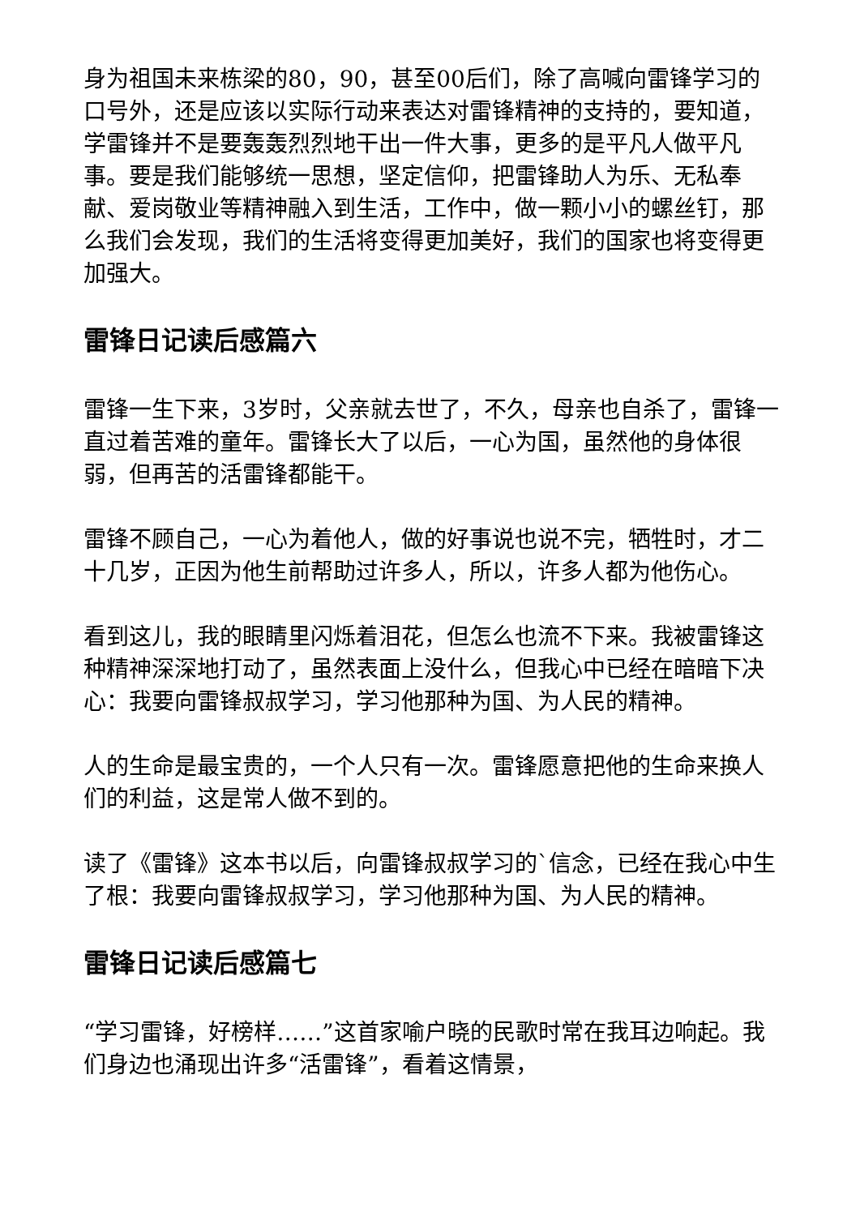身为祖国未来栋梁的80，90，甚至00后们，除了高喊向雷锋学习的口号外，还是应该以实际行动来表达对雷锋精神的支持的，要知道，学雷锋并不是要轰轰烈烈地干出一件大事，更多的是平凡人做平凡事。要是我们能够统一思想，坚定信仰，把雷锋助人为乐、无私奉献、爱岗敬业等精神融入到生活，工作中，做一颗小小的螺丝钉，那么我们会发现，我们的生活将变得更加美好，我们的国家也将变得更加强大。
雷锋日记读后感篇六
雷锋一生下来，3岁时，父亲就去世了，不久，母亲也自杀了，雷锋一直过着苦难的童年。雷锋长大了以后，一心为国，虽然他的身体很弱，但再苦的活雷锋都能干。
雷锋不顾自己，一心为着他人，做的好事说也说不完，牺牲时，才二十几岁，正因为他生前帮助过许多人，所以，许多人都为他伤心。
看到这儿，我的眼睛里闪烁着泪花，但怎么也流不下来。我被雷锋这种精神深深地打动了，虽然表面上没什么，但我心中已经在暗暗下决心：我要向雷锋叔叔学习，学习他那种为国、为人民的精神。
人的生命是最宝贵的，一个人只有一次。雷锋愿意把他的生命来换人们的利益，这是常人做不到的。
读了《雷锋》这本书以后，向雷锋叔叔学习的`信念，已经在我心中生了根：我要向雷锋叔叔学习，学习他那种为国、为人民的精神。
雷锋日记读后感篇七
“学习雷锋，好榜样……”这首家喻户晓的民歌时常在我耳边响起。我们身边也涌现出许多“活雷锋”，看着这情景，